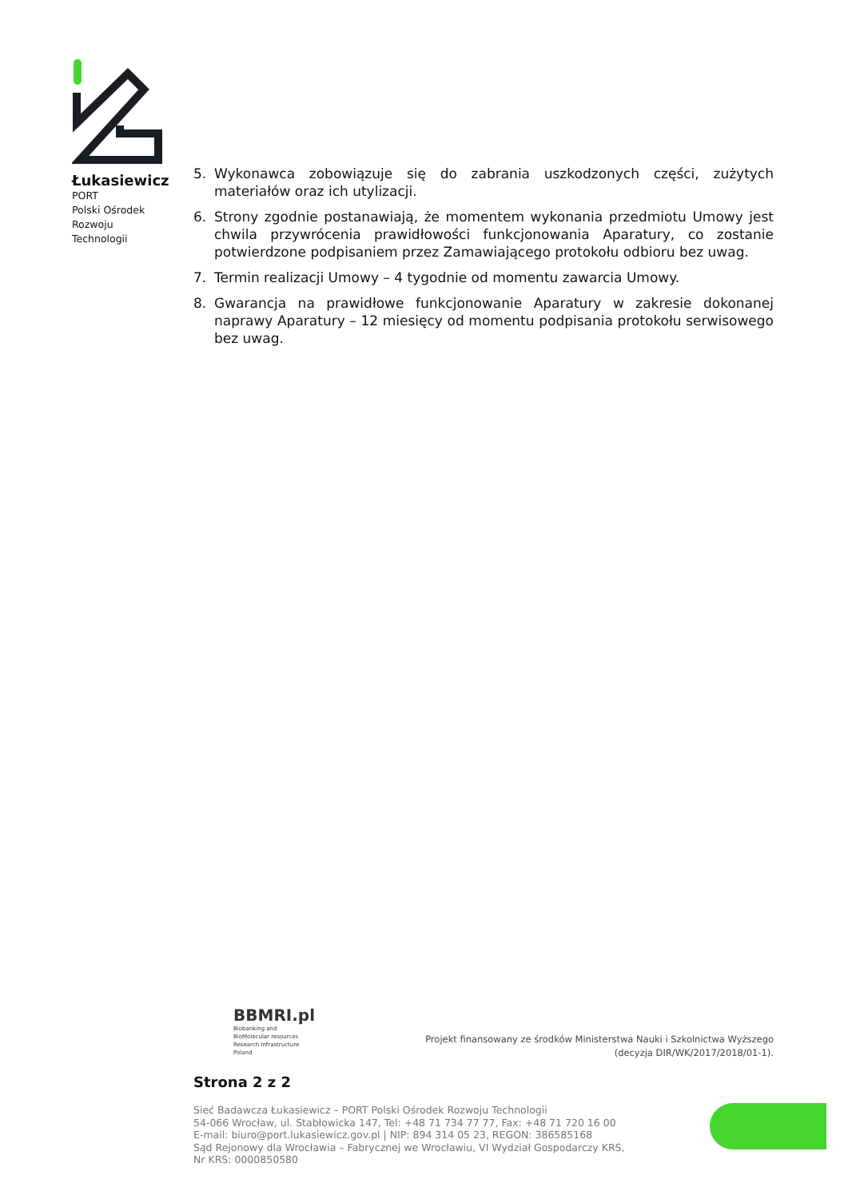Łukasiewicz
PORT
Polski Ośrodek
Rozwoju
Technologii
5. Wykonawca zobowiązuje się do zabrania uszkodzonych części, zużytych materiałów oraz ich utylizacji.
6. Strony zgodnie postanawiają, że momentem wykonania przedmiotu Umowy jest chwila przywrócenia prawidłowości funkcjonowania Aparatury, co zostanie potwierdzone podpisaniem przez Zamawiającego protokołu odbioru bez uwag.
7. Termin realizacji Umowy – 4 tygodnie od momentu zawarcia Umowy.
8. Gwarancja na prawidłowe funkcjonowanie Aparatury w zakresie dokonanej naprawy Aparatury – 12 miesięcy od momentu podpisania protokołu serwisowego bez uwag.
BBMRI.pl
Biobanking and
BioMolecular resources
Research Infrastructure
Poland
Projekt finansowany ze środków Ministerstwa Nauki i Szkolnictwa Wyższego
(decyzja DIR/WK/2017/2018/01-1).
Strona 2 z 2
Sieć Badawcza Łukasiewicz – PORT Polski Ośrodek Rozwoju Technologii
54-066 Wrocław, ul. Stabłowicka 147, Tel: +48 71 734 77 77, Fax: +48 71 720 16 00
E-mail: biuro@port.lukasiewicz.gov.pl | NIP: 894 314 05 23, REGON: 386585168
Sąd Rejonowy dla Wrocławia – Fabrycznej we Wrocławiu, VI Wydział Gospodarczy KRS,
Nr KRS: 0000850580